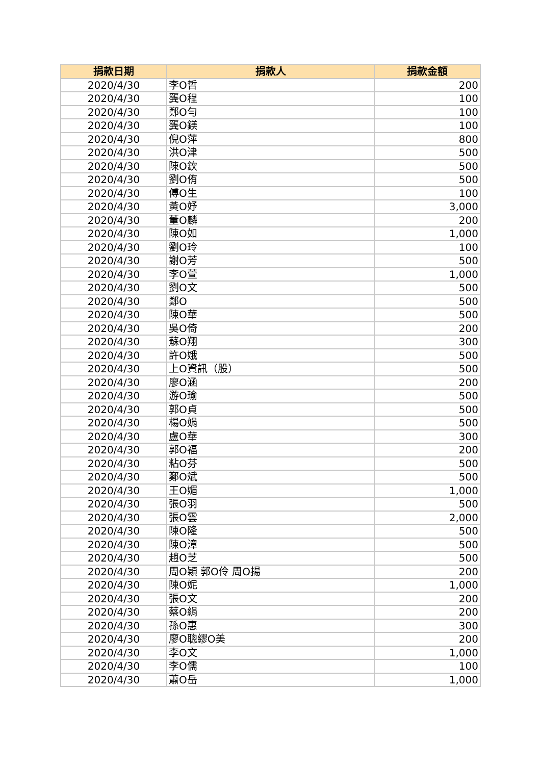| 捐款日期 | 捐款人 | 捐款金額 |
| --- | --- | --- |
| 2020/4/30 | 李O哲 | 200 |
| 2020/4/30 | 龔O程 | 100 |
| 2020/4/30 | 鄭O勻 | 100 |
| 2020/4/30 | 龔O鎂 | 100 |
| 2020/4/30 | 倪O萍 | 800 |
| 2020/4/30 | 洪O津 | 500 |
| 2020/4/30 | 陳O欽 | 500 |
| 2020/4/30 | 劉O侑 | 500 |
| 2020/4/30 | 傅O生 | 100 |
| 2020/4/30 | 黃O妤 | 3,000 |
| 2020/4/30 | 董O麟 | 200 |
| 2020/4/30 | 陳O如 | 1,000 |
| 2020/4/30 | 劉O玲 | 100 |
| 2020/4/30 | 謝O芳 | 500 |
| 2020/4/30 | 李O萱 | 1,000 |
| 2020/4/30 | 劉O文 | 500 |
| 2020/4/30 | 鄭O | 500 |
| 2020/4/30 | 陳O華 | 500 |
| 2020/4/30 | 吳O倚 | 200 |
| 2020/4/30 | 蘇O翔 | 300 |
| 2020/4/30 | 許O娥 | 500 |
| 2020/4/30 | 上O資訊（股） | 500 |
| 2020/4/30 | 廖O涵 | 200 |
| 2020/4/30 | 游O瑜 | 500 |
| 2020/4/30 | 郭O貞 | 500 |
| 2020/4/30 | 楊O娟 | 500 |
| 2020/4/30 | 盧O華 | 300 |
| 2020/4/30 | 郭O福 | 200 |
| 2020/4/30 | 粘O芬 | 500 |
| 2020/4/30 | 鄭O斌 | 500 |
| 2020/4/30 | 王O媚 | 1,000 |
| 2020/4/30 | 張O羽 | 500 |
| 2020/4/30 | 張O雲 | 2,000 |
| 2020/4/30 | 陳O隆 | 500 |
| 2020/4/30 | 陳O漳 | 500 |
| 2020/4/30 | 趙O芝 | 500 |
| 2020/4/30 | 周O穎 郭O伶 周O揚 | 200 |
| 2020/4/30 | 陳O妮 | 1,000 |
| 2020/4/30 | 張O文 | 200 |
| 2020/4/30 | 蔡O絹 | 200 |
| 2020/4/30 | 孫O惠 | 300 |
| 2020/4/30 | 廖O聰繆O美 | 200 |
| 2020/4/30 | 李O文 | 1,000 |
| 2020/4/30 | 李O儒 | 100 |
| 2020/4/30 | 蕭O岳 | 1,000 |